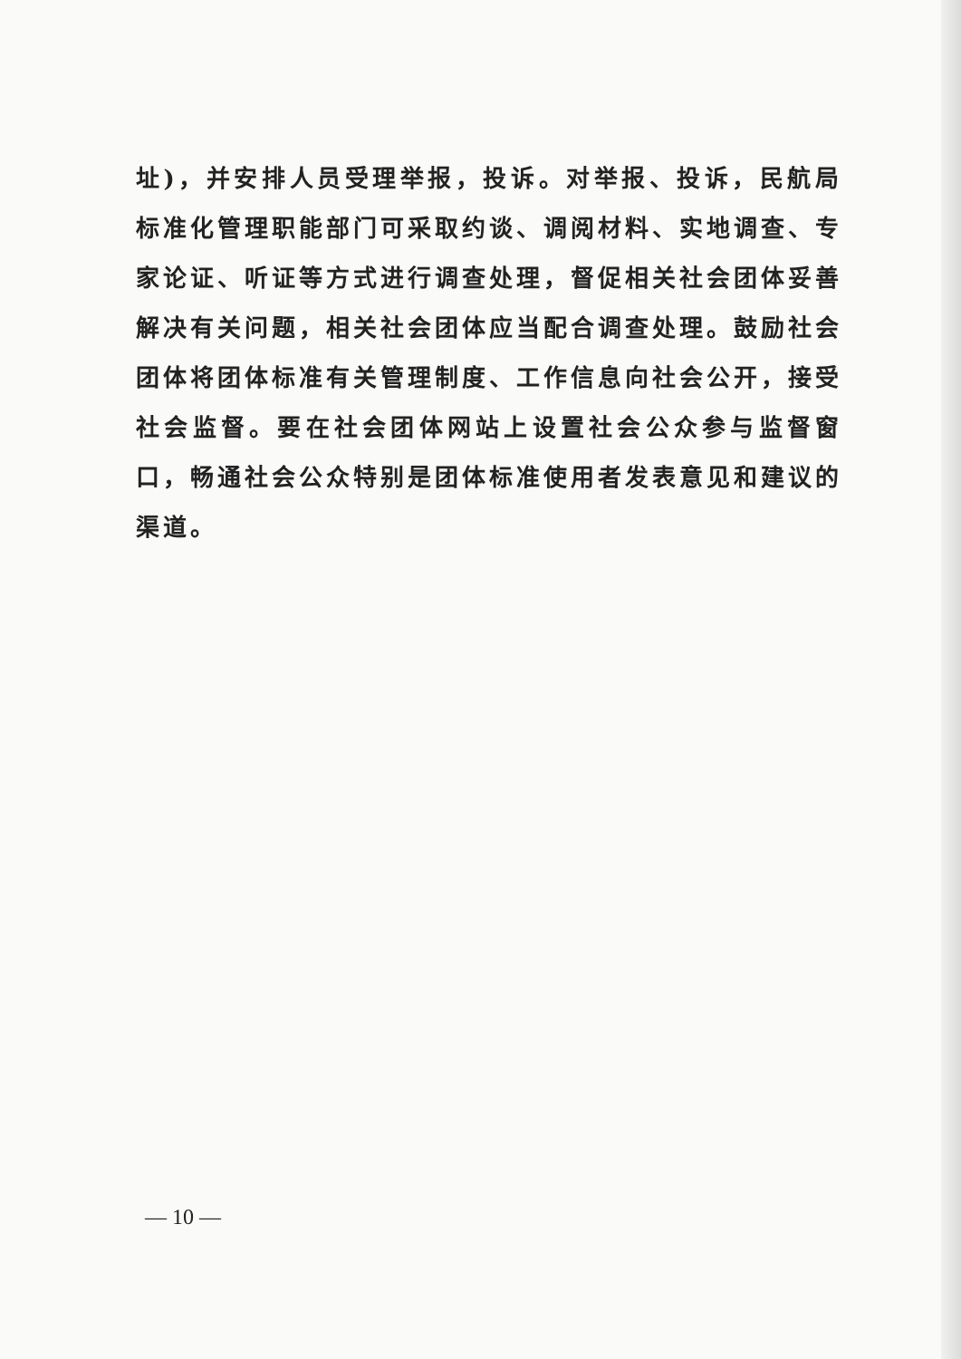址)，并安排人员受理举报，投诉。对举报、投诉，民航局标准化管理职能部门可采取约谈、调阅材料、实地调查、专家论证、听证等方式进行调查处理，督促相关社会团体妥善解决有关问题，相关社会团体应当配合调查处理。鼓励社会团体将团体标准有关管理制度、工作信息向社会公开，接受社会监督。要在社会团体网站上设置社会公众参与监督窗口，畅通社会公众特别是团体标准使用者发表意见和建议的渠道。
— 10 —